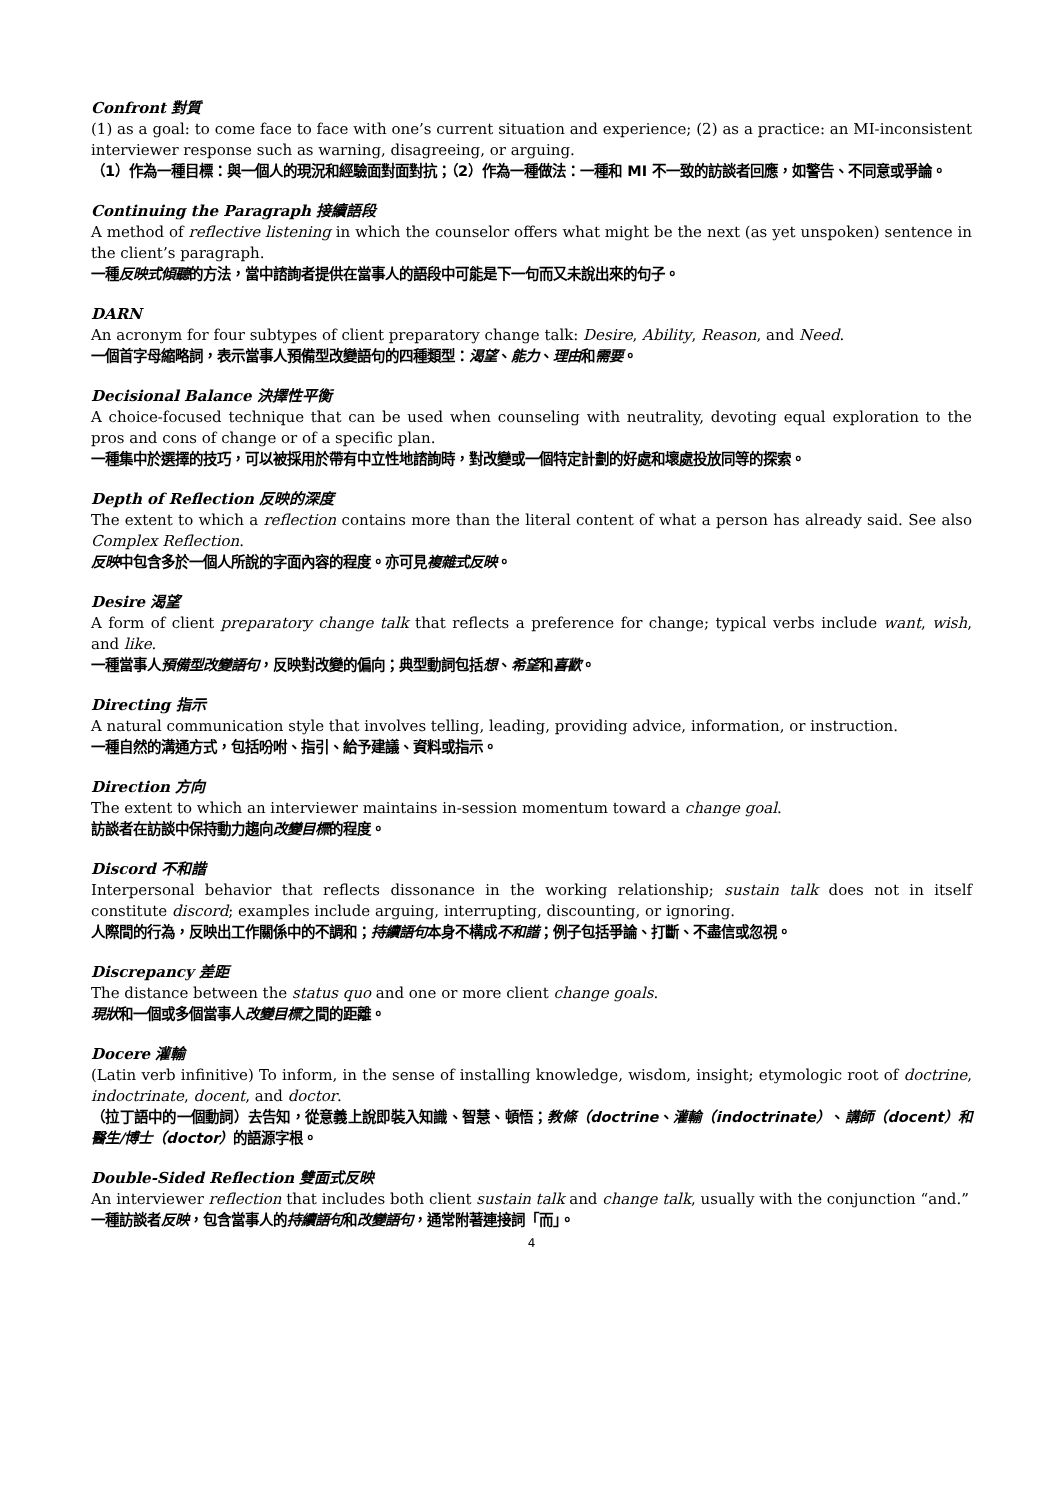Confront 對質
(1) as a goal: to come face to face with one’s current situation and experience; (2) as a practice: an MI-inconsistent interviewer response such as warning, disagreeing, or arguing.
（1）作為一種目標：與一個人的現況和經驗面對面對抗；（2）作為一種做法：一種和 MI 不一致的訪談者回應，如警告、不同意或爭論。
Continuing the Paragraph 接續語段
A method of reflective listening in which the counselor offers what might be the next (as yet unspoken) sentence in the client’s paragraph.
一種反映式傾聽的方法，當中諮詢者提供在當事人的語段中可能是下一句而又未說出來的句子。
DARN
An acronym for four subtypes of client preparatory change talk: Desire, Ability, Reason, and Need.
一個首字母縮略詞，表示當事人預備型改變語句的四種類型：渴望、能力、理由和需要。
Decisional Balance 決擇性平衡
A choice-focused technique that can be used when counseling with neutrality, devoting equal exploration to the pros and cons of change or of a specific plan.
一種集中於選擇的技巧，可以被採用於帶有中立性地諮詢時，對改變或一個特定計劃的好處和壞處投放同等的探索。
Depth of Reflection 反映的深度
The extent to which a reflection contains more than the literal content of what a person has already said. See also Complex Reflection.
反映中包含多於一個人所說的字面內容的程度。亦可見複雜式反映。
Desire 渴望
A form of client preparatory change talk that reflects a preference for change; typical verbs include want, wish, and like.
一種當事人預備型改變語句，反映對改變的偏向；典型動詞包括想、希望和喜歡。
Directing 指示
A natural communication style that involves telling, leading, providing advice, information, or instruction.
一種自然的溝通方式，包括吩咐、指引、給予建議、資料或指示。
Direction 方向
The extent to which an interviewer maintains in-session momentum toward a change goal.
訪談者在訪談中保持動力趨向改變目標的程度。
Discord 不和諧
Interpersonal behavior that reflects dissonance in the working relationship; sustain talk does not in itself constitute discord; examples include arguing, interrupting, discounting, or ignoring.
人際間的行為，反映出工作關係中的不調和；持續語句本身不構成不和諧；例子包括爭論、打斷、不盡信或忽視。
Discrepancy 差距
The distance between the status quo and one or more client change goals.
現狀和一個或多個當事人改變目標之間的距離。
Docere 灌輸
(Latin verb infinitive) To inform, in the sense of installing knowledge, wisdom, insight; etymologic root of doctrine, indoctrinate, docent, and doctor.
（拉丁語中的一個動詞）去告知，從意義上說即裝入知識、智慧、頓悟；教條（doctrine、灌輸（indoctrinate）、講師（docent）和醫生/博士（doctor）的語源字根。
Double-Sided Reflection 雙面式反映
An interviewer reflection that includes both client sustain talk and change talk, usually with the conjunction “and.”
一種訪談者反映，包含當事人的持續語句和改變語句，通常附著連接詞「而」。
4